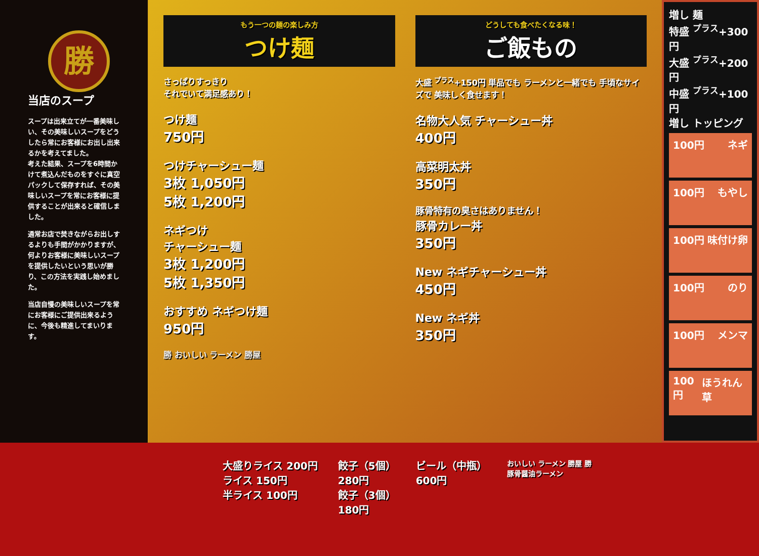勝
当店のスープ
スープは出来立てが一番美味しい、その美味しいスープをどうしたら常にお客様にお出し出来るかを考えてました。
考えた結果、スープを6時間かけて煮込んだものをすぐに真空パックして保存すれば、その美味しいスープを常にお客様に提供することが出来ると確信しました。
通常お店で焚きながらお出しするよりも手間がかかりますが、何よりお客様に美味しいスープを提供したいという思いが勝り、この方法を実践し始めました。
当店自慢の美味しいスープを常にお客様にご提供出来るように、今後も精進してまいります。
もう一つの麺の楽しみ方
つけ麺
さっぱりすっきり
それでいて満足感あり！
つけ麺
750円
つけチャーシュー麺
3枚 1,050円
5枚 1,200円
ネギつけ
チャーシュー麺
3枚 1,200円
5枚 1,350円
おすすめ ネギつけ麺
950円
勝 おいしい ラーメン 勝屋
どうしても食べたくなる味！
ご飯もの
大盛 <sup>プラス</sup>+150円 単品でも ラーメンと一緒でも 手頃なサイズで 美味しく食せます！
名物大人気 チャーシュー丼
400円
高菜明太丼
350円
豚骨特有の臭さはありません！
豚骨カレー丼
350円
New ネギチャーシュー丼
450円
New ネギ丼
350円
増し 麺
特盛 <sup>プラス</sup>+300円
大盛 <sup>プラス</sup>+200円
中盛 <sup>プラス</sup>+100円
増し トッピング
100円 ネギ
100円 もやし
100円 味付け卵
100円 のり
100円 メンマ
100円 ほうれん草
大盛りライス 200円
ライス 150円
半ライス 100円
餃子（5個）
280円
餃子（3個）
180円
ビール（中瓶）
600円
おいしい ラーメン 勝屋 勝
豚骨醤油ラーメン